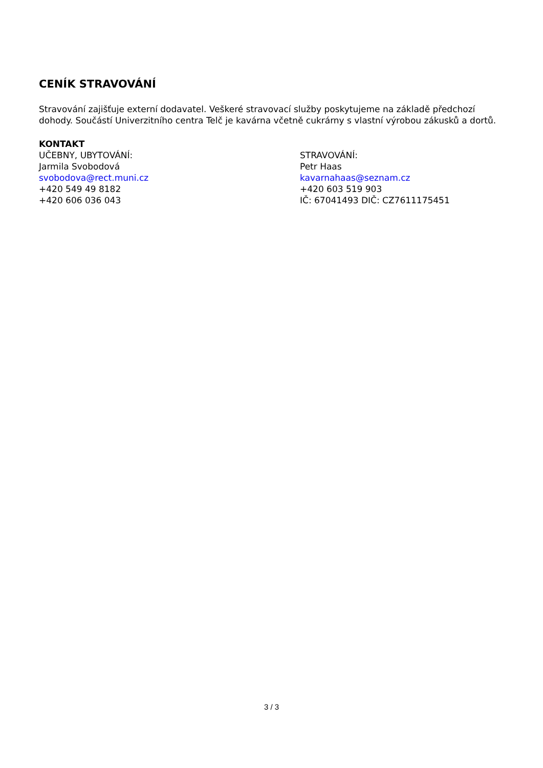CENÍK STRAVOVÁNÍ
Stravování zajišťuje externí dodavatel. Veškeré stravovací služby poskytujeme na základě předchozí dohody. Součástí Univerzitního centra Telč je kavárna včetně cukrárny s vlastní výrobou zákusků a dortů.
KONTAKT
UČEBNY, UBYTOVÁNÍ:
Jarmila Svobodová
svobodova@rect.muni.cz
+420 549 49 8182
+420 606 036 043
STRAVOVÁNÍ:
Petr Haas
kavarnahaas@seznam.cz
+420 603 519 903
IČ: 67041493 DIČ: CZ7611175451
3 / 3